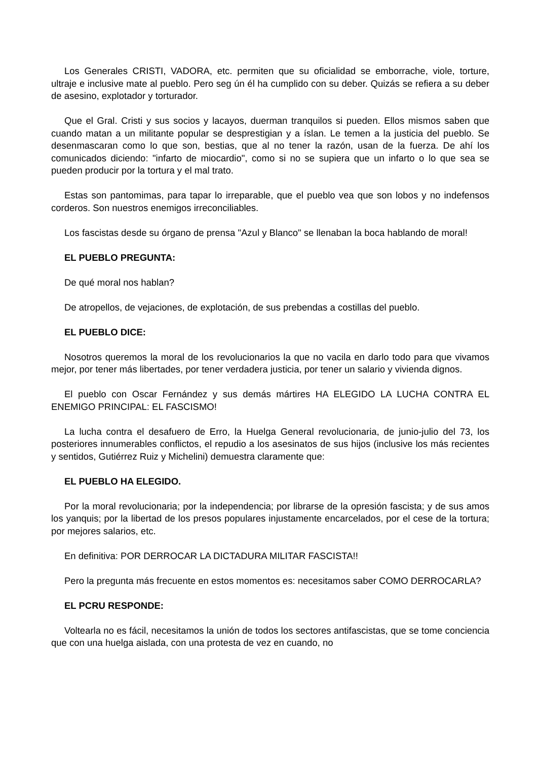Los Generales CRISTI, VADORA, etc. permiten que su oficialidad se emborrache, viole, torture, ultraje e inclusive mate al pueblo. Pero seg ún él ha cumplido con su deber. Quizás se refiera a su deber de asesino, explotador y torturador.
Que el Gral. Cristi y sus socios y lacayos, duerman tranquilos si pueden. Ellos mismos saben que cuando matan a un militante popular se desprestigian y a íslan. Le temen a la justicia del pueblo. Se desenmascaran como lo que son, bestias, que al no tener la razón, usan de la fuerza. De ahí los comunicados diciendo: "infarto de miocardio", como si no se supiera que un infarto o lo que sea se pueden producir por la tortura y el mal trato.
Estas son pantomimas, para tapar lo irreparable, que el pueblo vea que son lobos y no indefensos corderos. Son nuestros enemigos irreconciliables.
Los fascistas desde su órgano de prensa "Azul y Blanco" se llenaban la boca hablando de moral!
EL PUEBLO PREGUNTA:
De qué moral nos hablan?
De atropellos, de vejaciones, de explotación, de sus prebendas a costillas del pueblo.
EL PUEBLO DICE:
Nosotros queremos la moral de los revolucionarios la que no vacila en darlo todo para que vivamos mejor, por tener más libertades, por tener verdadera justicia, por tener un salario y vivienda dignos.
El pueblo con Oscar Fernández y sus demás mártires HA ELEGIDO LA LUCHA CONTRA EL ENEMIGO PRINCIPAL: EL FASCISMO!
La lucha contra el desafuero de Erro, la Huelga General revolucionaria, de junio-julio del 73, los posteriores innumerables conflictos, el repudio a los asesinatos de sus hijos (inclusive los más recientes y sentidos, Gutiérrez Ruiz y Michelini) demuestra claramente que:
EL PUEBLO HA ELEGIDO.
Por la moral revolucionaria; por la independencia; por librarse de la opresión fascista; y de sus amos los yanquis; por la libertad de los presos populares injustamente encarcelados, por el cese de la tortura; por mejores salarios, etc.
En definitiva: POR DERROCAR LA DICTADURA MILITAR FASCISTA!!
Pero la pregunta más frecuente en estos momentos es: necesitamos saber COMO DERROCARLA?
EL PCRU RESPONDE:
Voltearla no es fácil, necesitamos la unión de todos los sectores antifascistas, que se tome conciencia que con una huelga aislada, con una protesta de vez en cuando, no